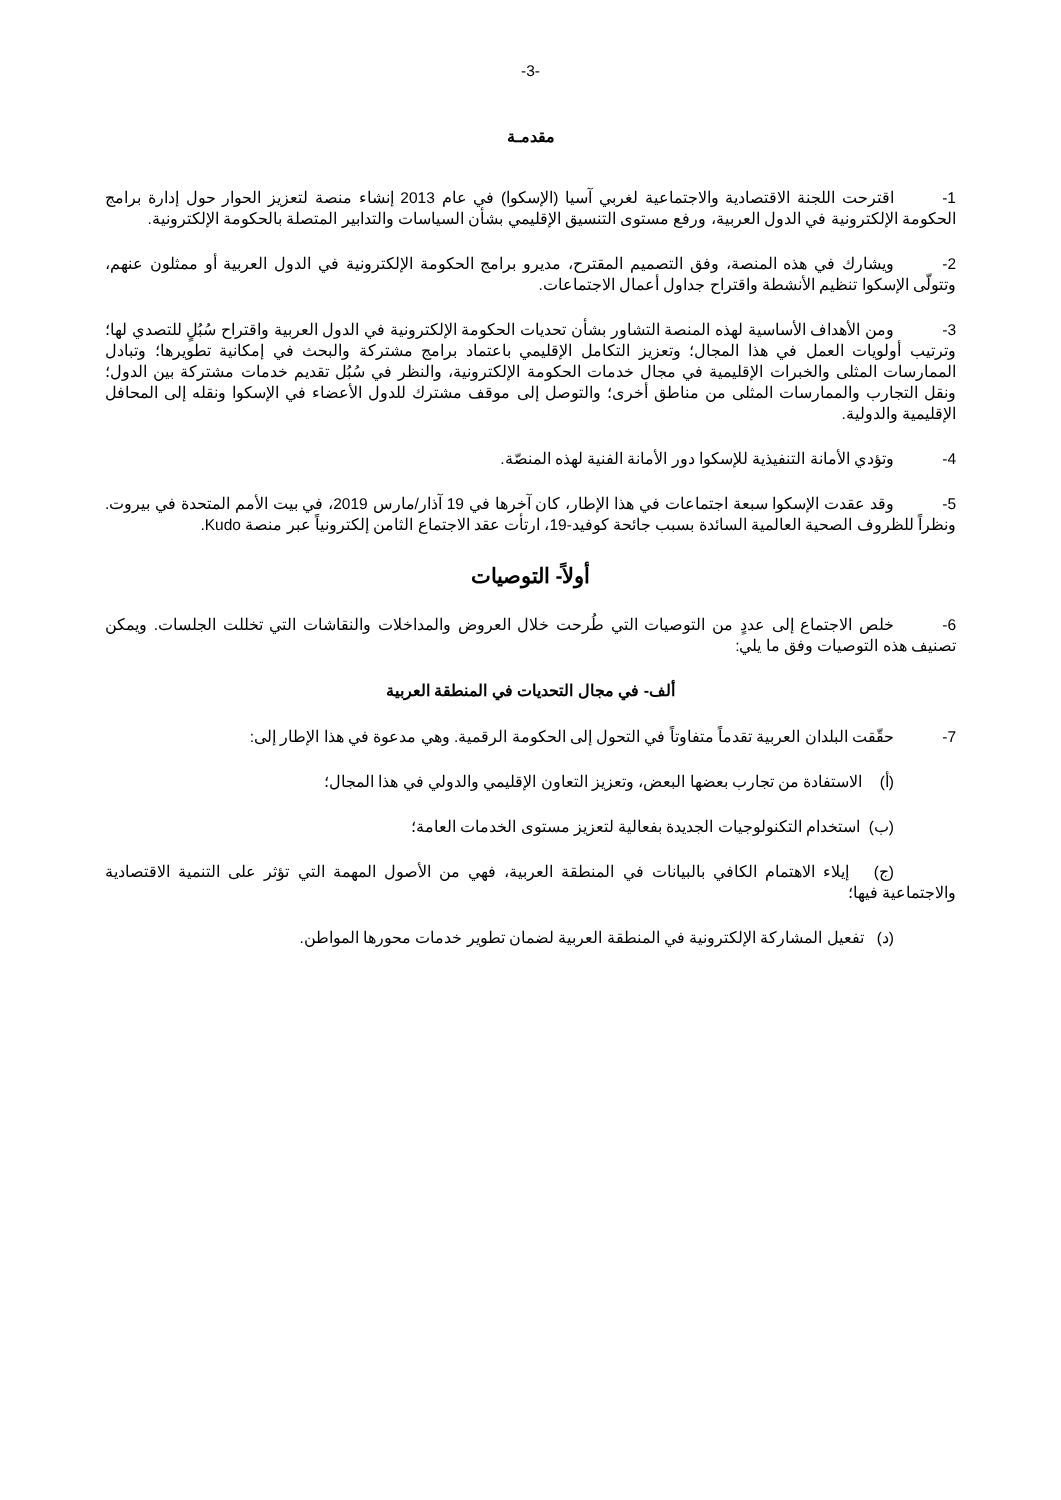-3-
مقدمـة
1- اقترحت اللجنة الاقتصادية والاجتماعية لغربي آسيا (الإسكوا) في عام 2013 إنشاء منصة لتعزيز الحوار حول إدارة برامج الحكومة الإلكترونية في الدول العربية، ورفع مستوى التنسيق الإقليمي بشأن السياسات والتدابير المتصلة بالحكومة الإلكترونية.
2- ويشارك في هذه المنصة، وفق التصميم المقترح، مديرو برامج الحكومة الإلكترونية في الدول العربية أو ممثلون عنهم، وتتولّى الإسكوا تنظيم الأنشطة واقتراح جداول أعمال الاجتماعات.
3- ومن الأهداف الأساسية لهذه المنصة التشاور بشأن تحديات الحكومة الإلكترونية في الدول العربية واقتراح سُبُلٍ للتصدي لها؛ وترتيب أولويات العمل في هذا المجال؛ وتعزيز التكامل الإقليمي باعتماد برامج مشتركة والبحث في إمكانية تطويرها؛ وتبادل الممارسات المثلى والخبرات الإقليمية في مجال خدمات الحكومة الإلكترونية، والنظر في سُبُل تقديم خدمات مشتركة بين الدول؛ ونقل التجارب والممارسات المثلى من مناطق أخرى؛ والتوصل إلى موقف مشترك للدول الأعضاء في الإسكوا ونقله إلى المحافل الإقليمية والدولية.
4- وتؤدي الأمانة التنفيذية للإسكوا دور الأمانة الفنية لهذه المنصّة.
5- وقد عقدت الإسكوا سبعة اجتماعات في هذا الإطار، كان آخرها في 19 آذار/مارس 2019، في بيت الأمم المتحدة في بيروت. ونظراً للظروف الصحية العالمية السائدة بسبب جائحة كوفيد-19، ارتأت عقد الاجتماع الثامن إلكترونياً عبر منصة Kudo.
أولاً- التوصيات
6- خلص الاجتماع إلى عددٍ من التوصيات التي طُرحت خلال العروض والمداخلات والنقاشات التي تخللت الجلسات. ويمكن تصنيف هذه التوصيات وفق ما يلي:
ألف- في مجال التحديات في المنطقة العربية
7- حقّقت البلدان العربية تقدماً متفاوتاً في التحول إلى الحكومة الرقمية. وهي مدعوة في هذا الإطار إلى:
(أ) الاستفادة من تجارب بعضها البعض، وتعزيز التعاون الإقليمي والدولي في هذا المجال؛
(ب) استخدام التكنولوجيات الجديدة بفعالية لتعزيز مستوى الخدمات العامة؛
(ج) إيلاء الاهتمام الكافي بالبيانات في المنطقة العربية، فهي من الأصول المهمة التي تؤثر على التنمية الاقتصادية والاجتماعية فيها؛
(د) تفعيل المشاركة الإلكترونية في المنطقة العربية لضمان تطوير خدمات محورها المواطن.